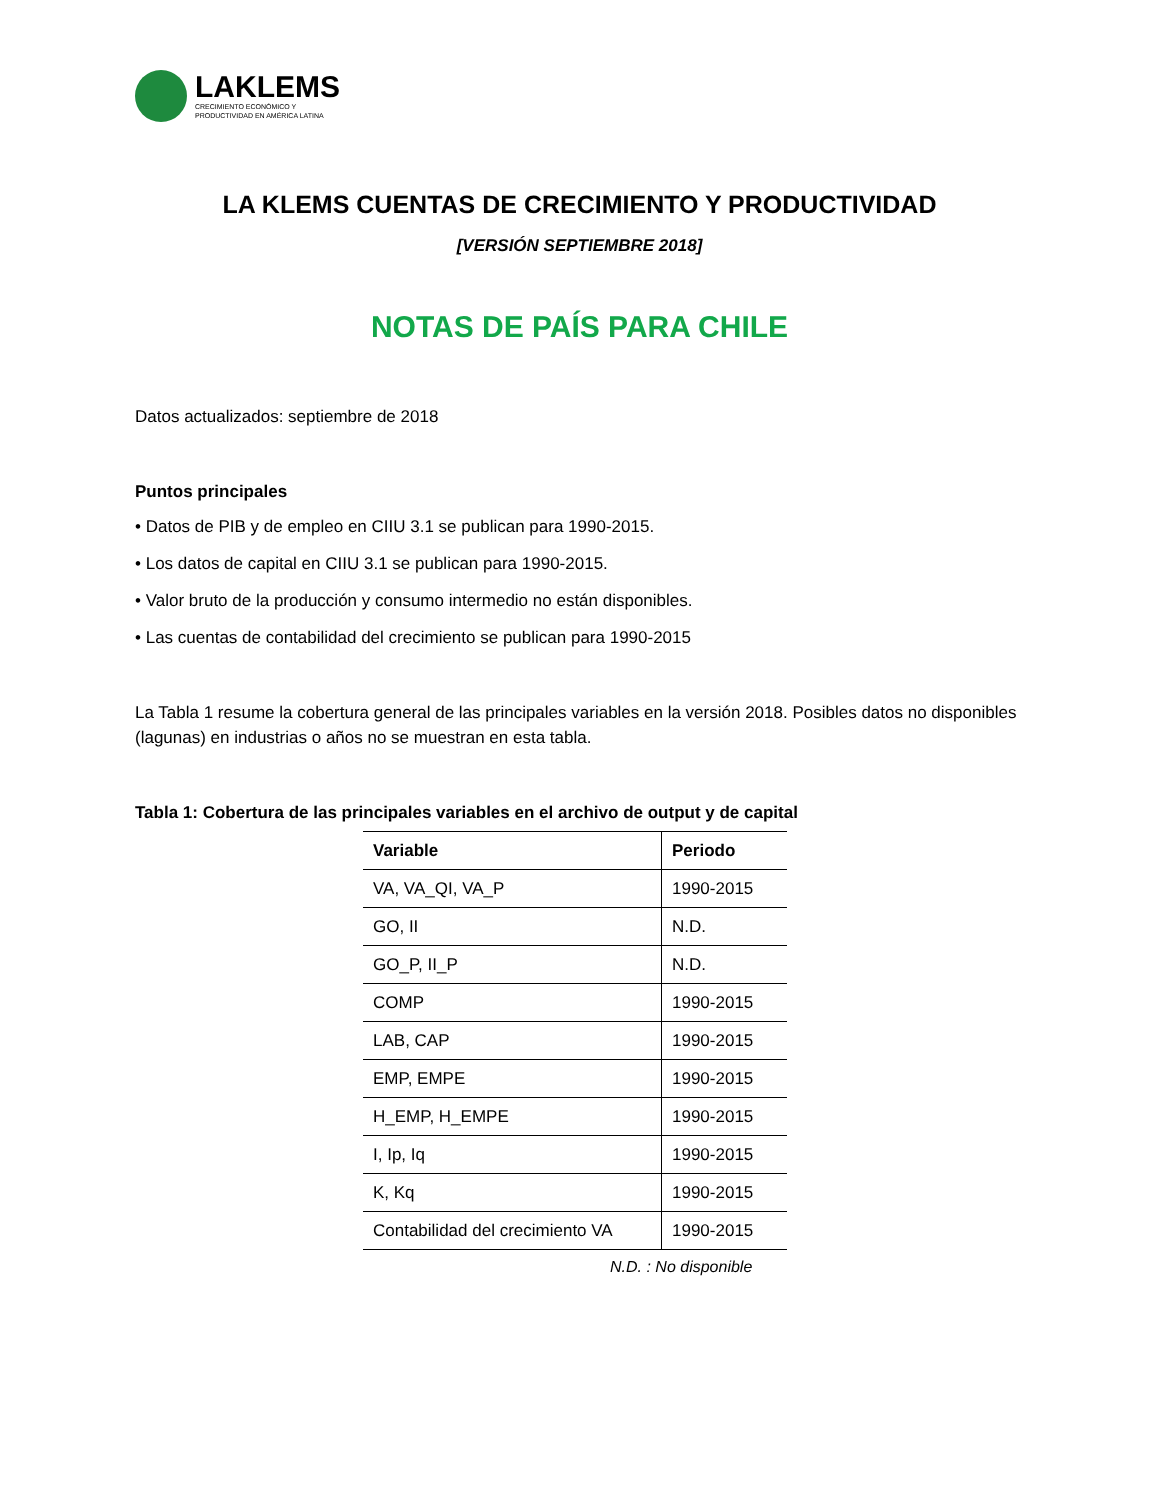LAKLEMS
CRECIMIENTO ECONÓMICO Y
PRODUCTIVIDAD EN AMÉRICA LATINA
LA KLEMS CUENTAS DE CRECIMIENTO Y PRODUCTIVIDAD
[VERSIÓN SEPTIEMBRE 2018]
NOTAS DE PAÍS PARA CHILE
Datos actualizados: septiembre de 2018
Puntos principales
• Datos de PIB y de empleo en CIIU 3.1 se publican para 1990-2015.
• Los datos de capital en CIIU 3.1 se publican para 1990-2015.
• Valor bruto de la producción y consumo intermedio no están disponibles.
• Las cuentas de contabilidad del crecimiento se publican para 1990-2015
La Tabla 1 resume la cobertura general de las principales variables en la versión 2018. Posibles datos no disponibles (lagunas) en industrias o años no se muestran en esta tabla.
Tabla 1: Cobertura de las principales variables en el archivo de output y de capital
| Variable | Periodo |
| --- | --- |
| VA, VA_QI, VA_P | 1990-2015 |
| GO, II | N.D. |
| GO_P, II_P | N.D. |
| COMP | 1990-2015 |
| LAB, CAP | 1990-2015 |
| EMP, EMPE | 1990-2015 |
| H_EMP, H_EMPE | 1990-2015 |
| I, Ip, Iq | 1990-2015 |
| K, Kq | 1990-2015 |
| Contabilidad del crecimiento VA | 1990-2015 |
N.D. : No disponible